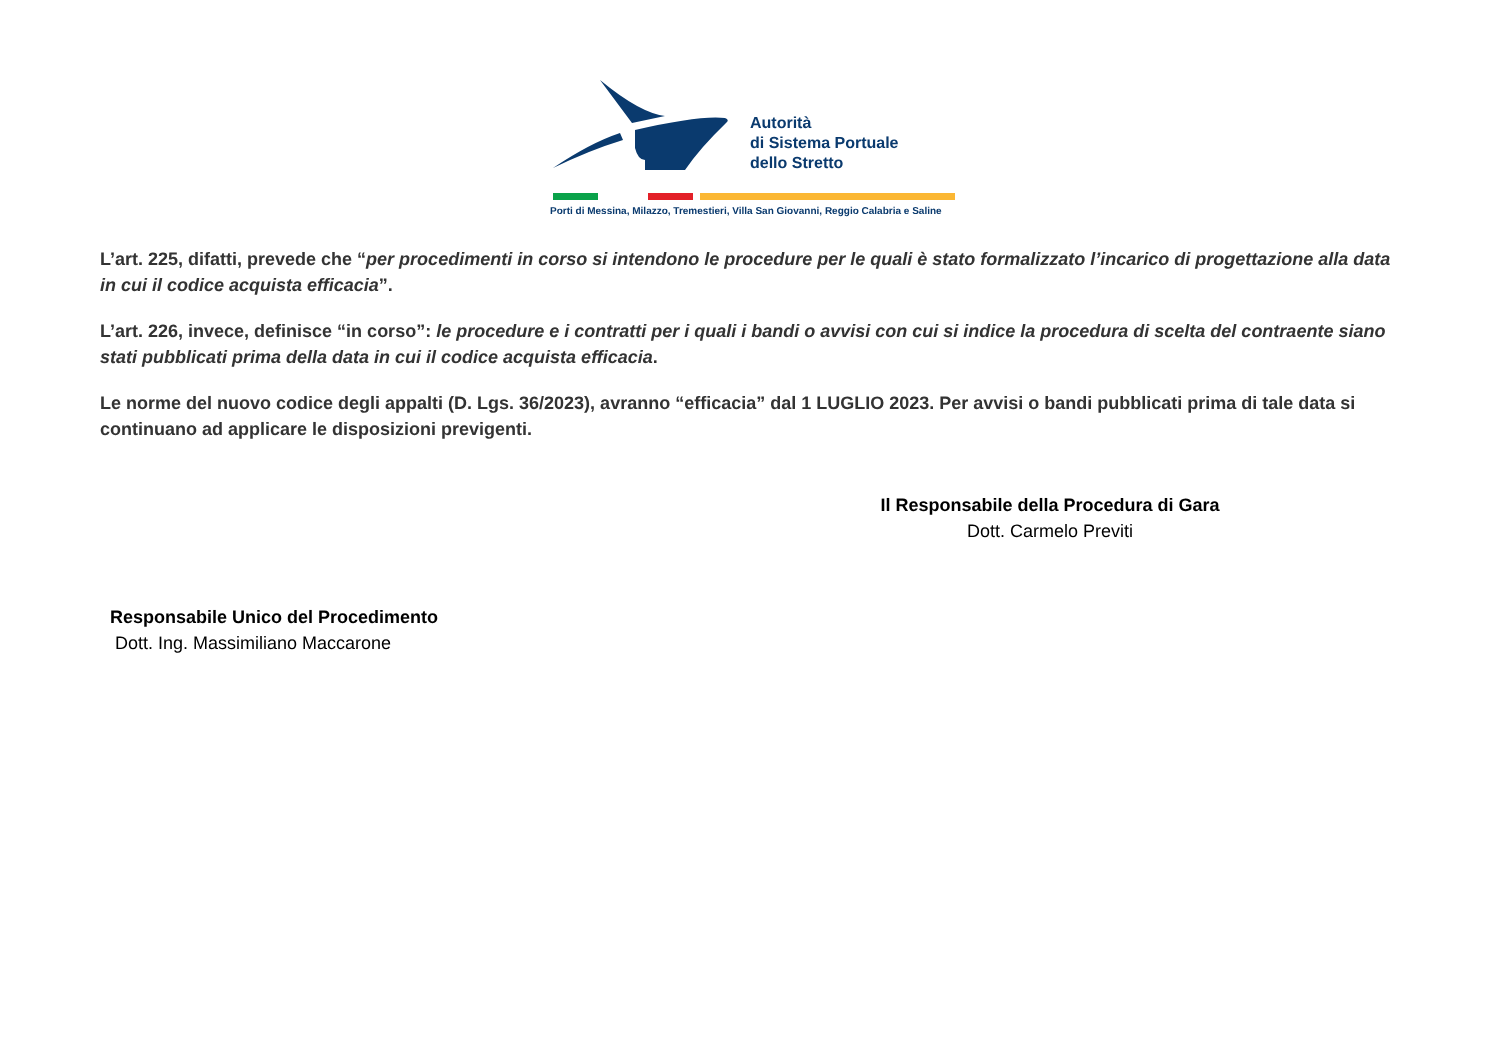Autorità
di Sistema Portuale
dello Stretto
Porti di Messina, Milazzo, Tremestieri, Villa San Giovanni, Reggio Calabria e Saline
L’art. 225, difatti, prevede che “per procedimenti in corso si intendono le procedure per le quali è stato formalizzato l’incarico di progettazione alla data in cui il codice acquista efficacia”.
L’art. 226, invece, definisce “in corso”: le procedure e i contratti per i quali i bandi o avvisi con cui si indice la procedura di scelta del contraente siano stati pubblicati prima della data in cui il codice acquista efficacia.
Le norme del nuovo codice degli appalti (D. Lgs. 36/2023), avranno “efficacia” dal 1 LUGLIO 2023. Per avvisi o bandi pubblicati prima di tale data si continuano ad applicare le disposizioni previgenti.
Il Responsabile della Procedura di Gara
Dott. Carmelo Previti
Responsabile Unico del Procedimento
Dott. Ing. Massimiliano Maccarone